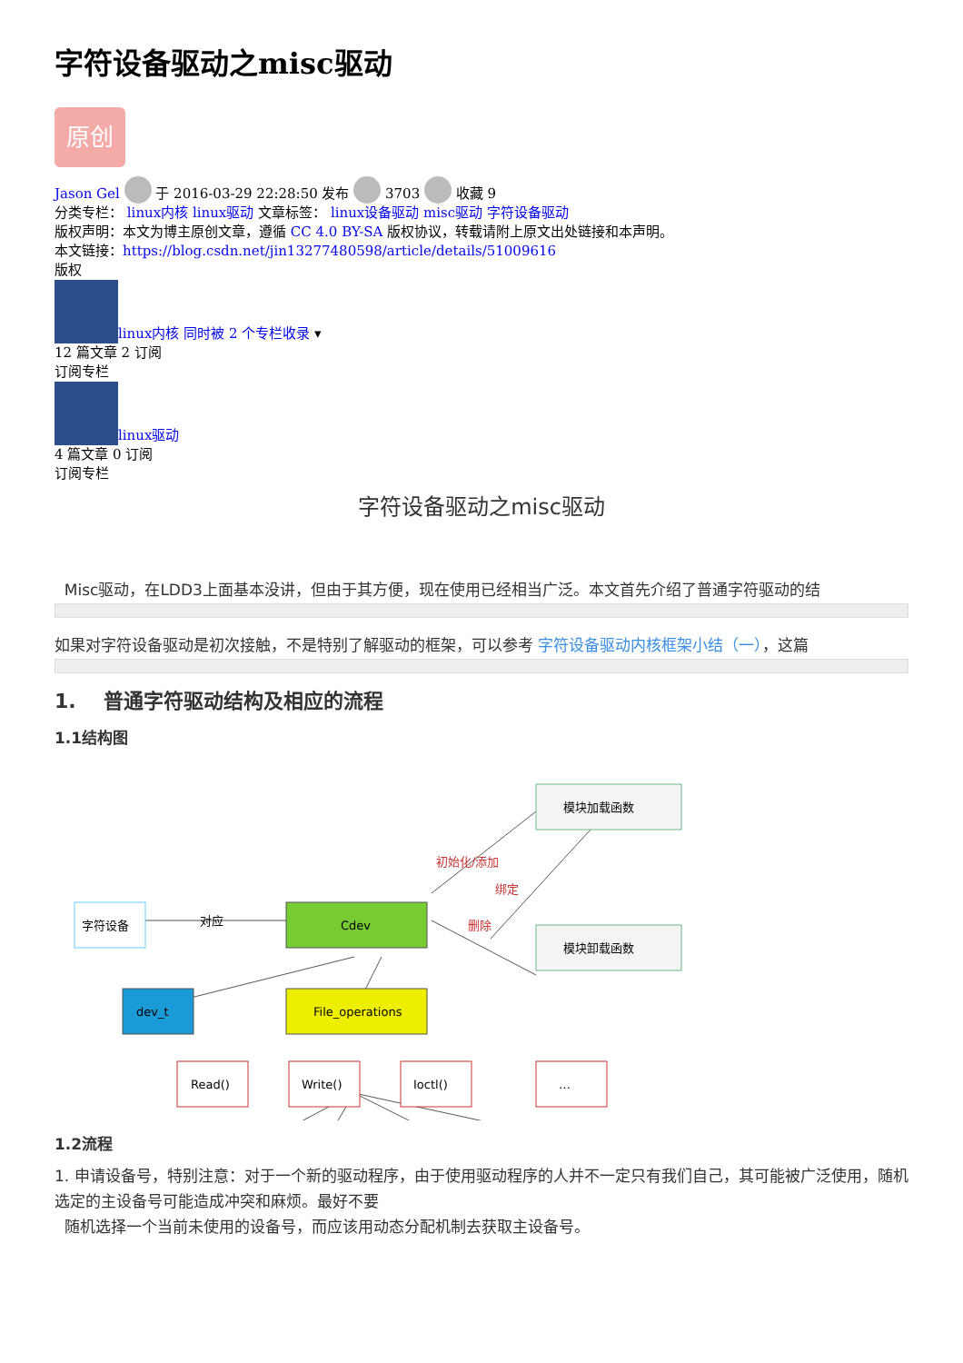字符设备驱动之misc驱动
原创
Jason Gel 于 2016-03-29 22:28:50 发布 3703 收藏 9
分类专栏： linux内核 linux驱动 文章标签： linux设备驱动 misc驱动 字符设备驱动
版权声明：本文为博主原创文章，遵循 CC 4.0 BY-SA 版权协议，转载请附上原文出处链接和本声明。
本文链接：https://blog.csdn.net/jin13277480598/article/details/51009616
版权
linux内核 同时被 2 个专栏收录 ▾
12 篇文章 2 订阅
订阅专栏
linux驱动
4 篇文章 0 订阅
订阅专栏
字符设备驱动之misc驱动
Misc驱动，在LDD3上面基本没讲，但由于其方便，现在使用已经相当广泛。本文首先介绍了普通字符驱动的结
如果对字符设备驱动是初次接触，不是特别了解驱动的框架，可以参考 字符设备驱动内核框架小结（一），这篇
1. 普通字符驱动结构及相应的流程
1.1结构图
字符设备
对应
Cdev
模块加载函数
模块卸载函数
初始化/添加
绑定
删除
dev_t
File_operations
Read()
Write()
Ioctl()
…
1.2流程
1. 申请设备号，特别注意：对于一个新的驱动程序，由于使用驱动程序的人并不一定只有我们自己，其可能被广泛使用，随机选定的主设备号可能造成冲突和麻烦。最好不要
随机选择一个当前未使用的设备号，而应该用动态分配机制去获取主设备号。